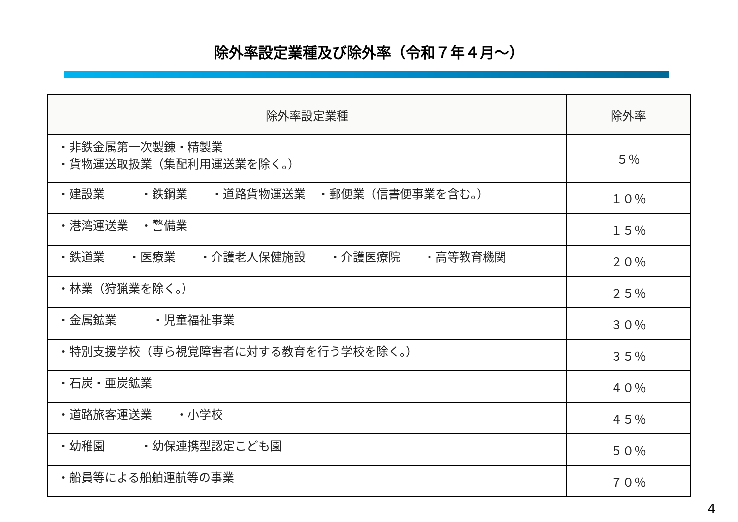除外率設定業種及び除外率（令和７年４月～）
| 除外率設定業種 | 除外率 |
| --- | --- |
| ・非鉄金属第一次製錬・精製業 ・貨物運送取扱業（集配利用運送業を除く。） | ５％ |
| ・建設業 ・鉄鋼業 ・道路貨物運送業 ・郵便業（信書便事業を含む。） | １０％ |
| ・港湾運送業 ・警備業 | １５％ |
| ・鉄道業 ・医療業 ・介護老人保健施設 ・介護医療院 ・高等教育機関 | ２０％ |
| ・林業（狩猟業を除く。） | ２５％ |
| ・金属鉱業 ・児童福祉事業 | ３０％ |
| ・特別支援学校（専ら視覚障害者に対する教育を行う学校を除く。） | ３５％ |
| ・石炭・亜炭鉱業 | ４０％ |
| ・道路旅客運送業 ・小学校 | ４５％ |
| ・幼稚園 ・幼保連携型認定こども園 | ５０％ |
| ・船員等による船舶運航等の事業 | ７０％ |
4